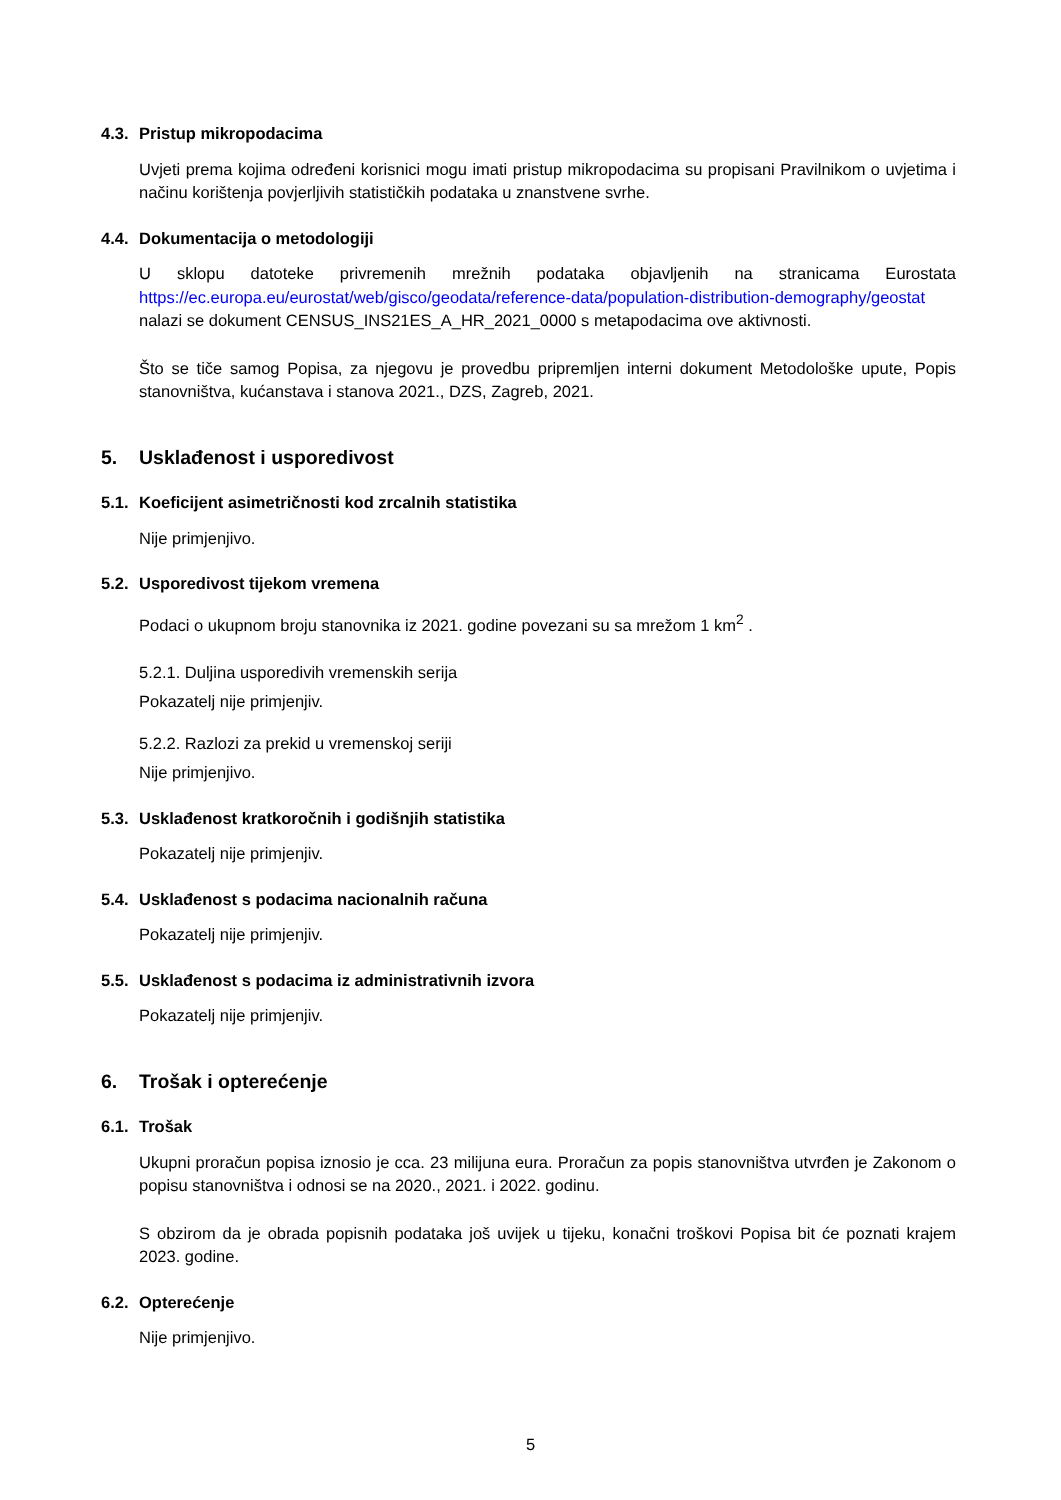4.3. Pristup mikropodacima
Uvjeti prema kojima određeni korisnici mogu imati pristup mikropodacima su propisani Pravilnikom o uvjetima i načinu korištenja povjerljivih statističkih podataka u znanstvene svrhe.
4.4. Dokumentacija o metodologiji
U sklopu datoteke privremenih mrežnih podataka objavljenih na stranicama Eurostata https://ec.europa.eu/eurostat/web/gisco/geodata/reference-data/population-distribution-demography/geostat nalazi se dokument CENSUS_INS21ES_A_HR_2021_0000 s metapodacima ove aktivnosti.
Što se tiče samog Popisa, za njegovu je provedbu pripremljen interni dokument Metodološke upute, Popis stanovništva, kućanstava i stanova 2021., DZS, Zagreb, 2021.
5. Usklađenost i usporedivost
5.1. Koeficijent asimetričnosti kod zrcalnih statistika
Nije primjenjivo.
5.2. Usporedivost tijekom vremena
Podaci o ukupnom broju stanovnika iz 2021. godine povezani su sa mrežom 1 km<sup>2</sup> .
5.2.1. Duljina usporedivih vremenskih serija
Pokazatelj nije primjenjiv.
5.2.2. Razlozi za prekid u vremenskoj seriji
Nije primjenjivo.
5.3. Usklađenost kratkoročnih i godišnjih statistika
Pokazatelj nije primjenjiv.
5.4. Usklađenost s podacima nacionalnih računa
Pokazatelj nije primjenjiv.
5.5. Usklađenost s podacima iz administrativnih izvora
Pokazatelj nije primjenjiv.
6. Trošak i opterećenje
6.1. Trošak
Ukupni proračun popisa iznosio je cca. 23 milijuna eura. Proračun za popis stanovništva utvrđen je Zakonom o popisu stanovništva i odnosi se na 2020., 2021. i 2022. godinu.
S obzirom da je obrada popisnih podataka još uvijek u tijeku, konačni troškovi Popisa bit će poznati krajem 2023. godine.
6.2. Opterećenje
Nije primjenjivo.
5